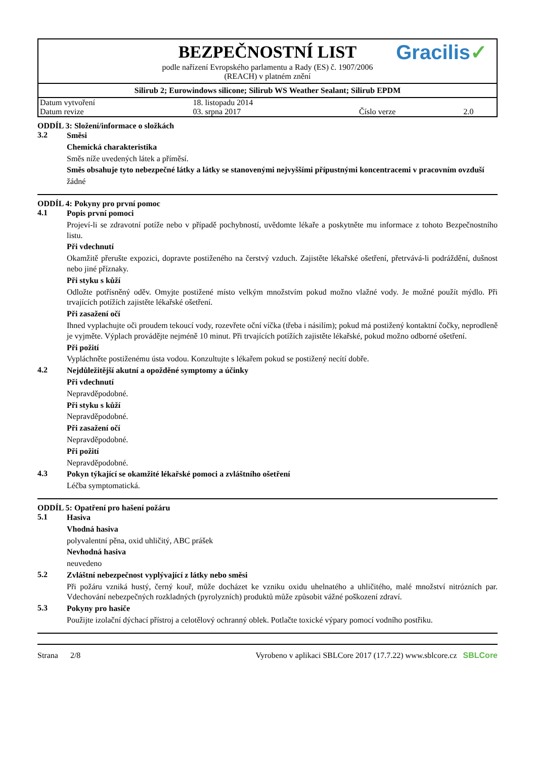BEZPEČNOSTNÍ LIST
Gracilis✓
podle nařízení Evropského parlamentu a Rady (ES) č. 1907/2006
(REACH) v platném znění
Silirub 2; Eurowindows silicone; Silirub WS Weather Sealant; Silirub EPDM
| Datum vytvoření | 18. listopadu 2014 | | |
| Datum revize | 03. srpna 2017 | Číslo verze | 2.0 |
ODDÍL 3: Složení/informace o složkách
3.2
Směsi
Chemická charakteristika
Směs níže uvedených látek a příměsí.
Směs obsahuje tyto nebezpečné látky a látky se stanovenými nejvyššími přípustnými koncentracemi v pracovním ovzduší
žádné
ODDÍL 4: Pokyny pro první pomoc
4.1
Popis první pomoci
Projeví-li se zdravotní potíže nebo v případě pochybností, uvědomte lékaře a poskytněte mu informace z tohoto Bezpečnostního listu.
Při vdechnutí
Okamžitě přerušte expozici, dopravte postiženého na čerstvý vzduch. Zajistěte lékařské ošetření, přetrvává-li podráždění, dušnost nebo jiné příznaky.
Při styku s kůží
Odložte potřísněný oděv. Omyjte postižené místo velkým množstvím pokud možno vlažné vody. Je možné použít mýdlo. Při trvajících potížích zajistěte lékařské ošetření.
Při zasažení očí
Ihned vyplachujte oči proudem tekoucí vody, rozevřete oční víčka (třeba i násilím); pokud má postižený kontaktní čočky, neprodleně je vyjměte. Výplach provádějte nejméně 10 minut. Při trvajících potížích zajistěte lékařské, pokud možno odborné ošetření.
Při požití
Vypláchněte postiženému ústa vodou. Konzultujte s lékařem pokud se postižený necítí dobře.
4.2
Nejdůležitější akutní a opožděné symptomy a účinky
Při vdechnutí
Nepravděpodobné.
Při styku s kůží
Nepravděpodobné.
Při zasažení očí
Nepravděpodobné.
Při požití
Nepravděpodobné.
4.3
Pokyn týkající se okamžité lékařské pomoci a zvláštního ošetření
Léčba symptomatická.
ODDÍL 5: Opatření pro hašení požáru
5.1
Hasiva
Vhodná hasiva
polyvalentní pěna, oxid uhličitý, ABC prášek
Nevhodná hasiva
neuvedeno
5.2
Zvláštní nebezpečnost vyplývající z látky nebo směsi
Při požáru vzniká hustý, černý kouř, může docházet ke vzniku oxidu uhelnatého a uhličitého, malé množství nitrózních par. Vdechování nebezpečných rozkladných (pyrolyzních) produktů může způsobit vážné poškození zdraví.
5.3
Pokyny pro hasiče
Použijte izolační dýchací přístroj a celotělový ochranný oblek. Potlačte toxické výpary pomocí vodního postřiku.
Strana 2/8 Vyrobeno v aplikaci SBLCore 2017 (17.7.22) www.sblcore.cz SBLCore